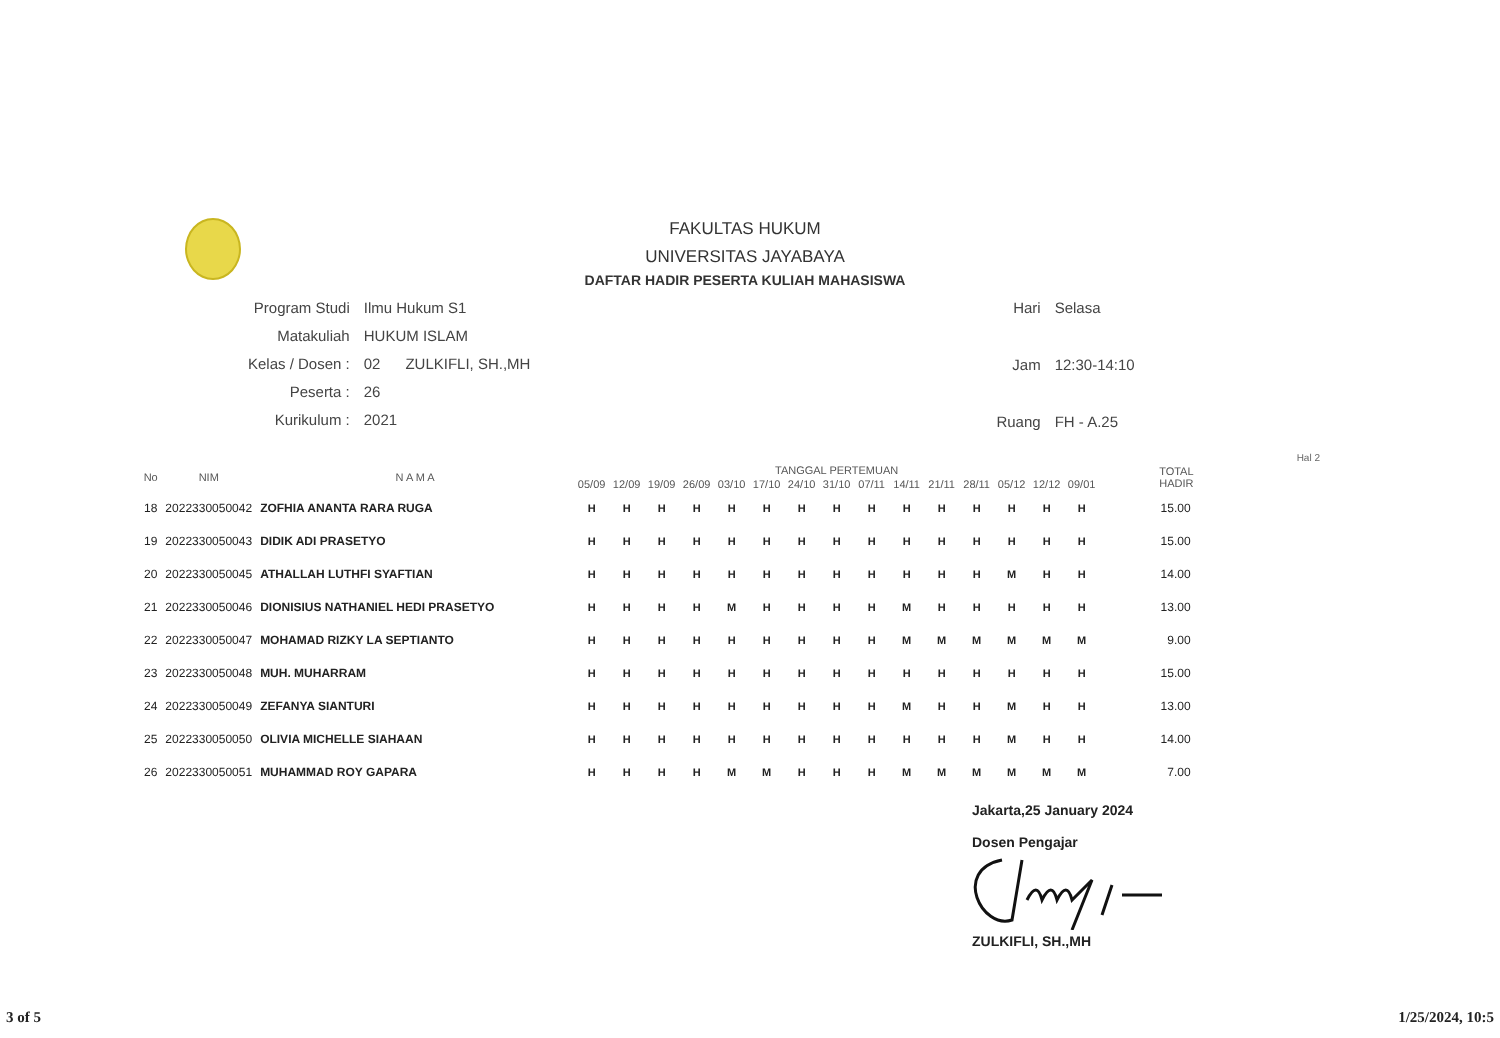FAKULTAS HUKUM
UNIVERSITAS JAYABAYA
DAFTAR HADIR PESERTA KULIAH MAHASISWA
| Program Studi | Ilmu Hukum S1 |
| Matakuliah | HUKUM ISLAM |
| Kelas / Dosen : | 02 ZULKIFLI, SH.,MH |
| Peserta : | 26 |
| Kurikulum : | 2021 |
| Hari | Selasa |
| Jam | 12:30-14:10 |
| Ruang | FH - A.25 |
Hal 2
| No | NIM | N A M A | TANGGAL PERTEMUAN | | | | | | | | | | | | | | | TOTAL HADIR |
| --- | --- | --- | --- | --- | --- | --- | --- | --- | --- | --- | --- | --- | --- | --- | --- | --- | --- | --- |
| | | | 05/09 | 12/09 | 19/09 | 26/09 | 03/10 | 17/10 | 24/10 | 31/10 | 07/11 | 14/11 | 21/11 | 28/11 | 05/12 | 12/12 | 09/01 | |
| 18 | 2022330050042 | ZOFHIA ANANTA RARA RUGA | H | H | H | H | H | H | H | H | H | H | H | H | H | H | H | 15.00 |
| 19 | 2022330050043 | DIDIK ADI PRASETYO | H | H | H | H | H | H | H | H | H | H | H | H | H | H | H | 15.00 |
| 20 | 2022330050045 | ATHALLAH LUTHFI SYAFTIAN | H | H | H | H | H | H | H | H | H | H | H | H | M | H | H | 14.00 |
| 21 | 2022330050046 | DIONISIUS NATHANIEL HEDI PRASETYO | H | H | H | H | M | H | H | H | H | M | H | H | H | H | H | 13.00 |
| 22 | 2022330050047 | MOHAMAD RIZKY LA SEPTIANTO | H | H | H | H | H | H | H | H | H | M | M | M | M | M | M | 9.00 |
| 23 | 2022330050048 | MUH. MUHARRAM | H | H | H | H | H | H | H | H | H | H | H | H | H | H | H | 15.00 |
| 24 | 2022330050049 | ZEFANYA SIANTURI | H | H | H | H | H | H | H | H | H | M | H | H | M | H | H | 13.00 |
| 25 | 2022330050050 | OLIVIA MICHELLE SIAHAAN | H | H | H | H | H | H | H | H | H | H | H | H | M | H | H | 14.00 |
| 26 | 2022330050051 | MUHAMMAD ROY GAPARA | H | H | H | H | M | M | H | H | H | M | M | M | M | M | M | 7.00 |
Jakarta,25 January 2024
Dosen Pengajar
ZULKIFLI, SH.,MH
3 of 5 1/25/2024, 10:5